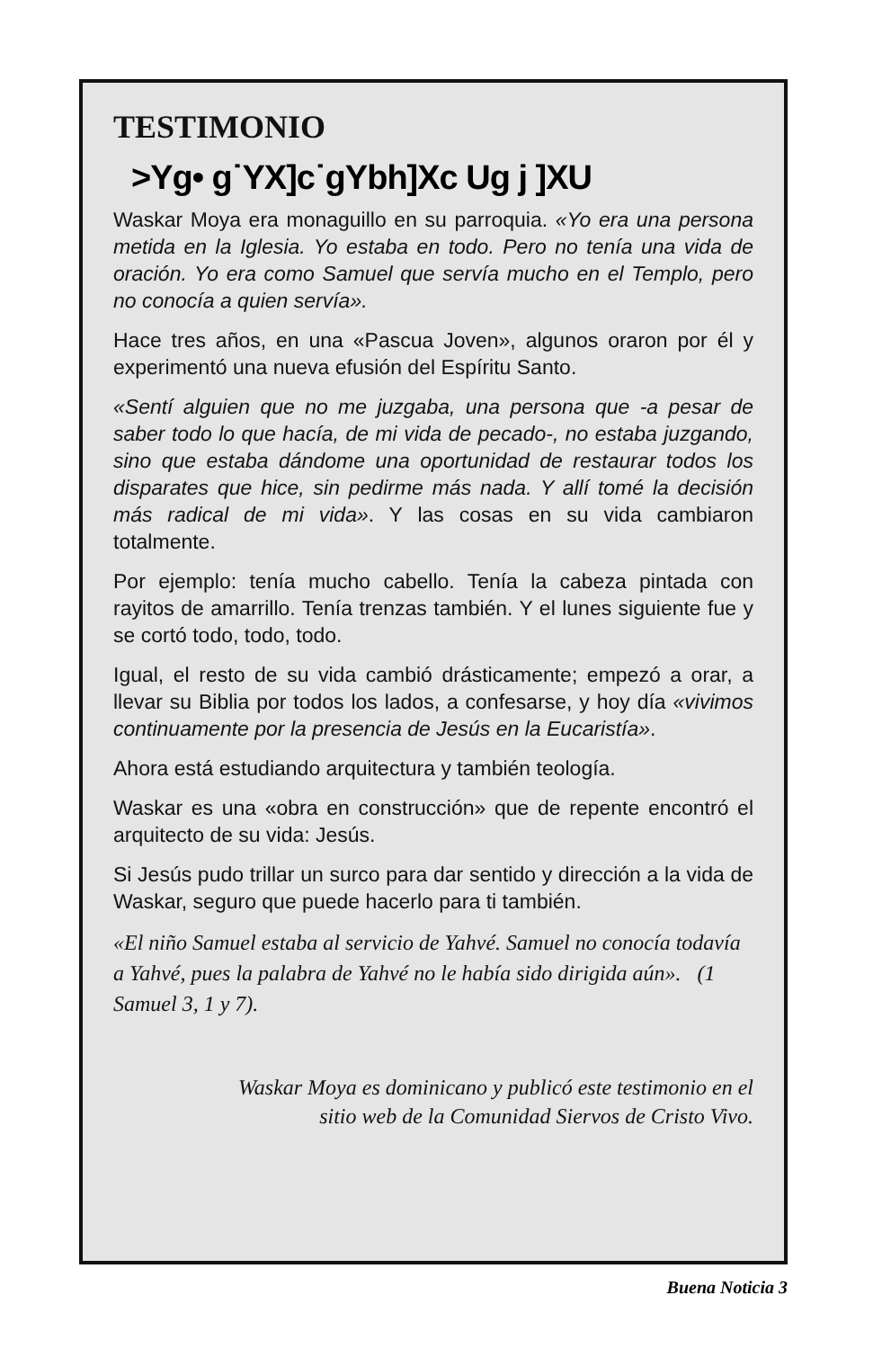TESTIMONIO
>Yg• g˙YX]c˙gYbh]Xc Ug j ]XU
Waskar Moya era monaguillo en su parroquia. «Yo era una persona metida en la Iglesia. Yo estaba en todo. Pero no tenía una vida de oración. Yo era como Samuel que servía mucho en el Templo, pero no conocía a quien servía».
Hace tres años, en una «Pascua Joven», algunos oraron por él y experimentó una nueva efusión del Espíritu Santo.
«Sentí alguien que no me juzgaba, una persona que -a pesar de saber todo lo que hacía, de mi vida de pecado-, no estaba juzgando, sino que estaba dándome una oportunidad de restaurar todos los disparates que hice, sin pedirme más nada. Y allí tomé la decisión más radical de mi vida». Y las cosas en su vida cambiaron totalmente.
Por ejemplo: tenía mucho cabello. Tenía la cabeza pintada con rayitos de amarrillo. Tenía trenzas también. Y el lunes siguiente fue y se cortó todo, todo, todo.
Igual, el resto de su vida cambió drásticamente; empezó a orar, a llevar su Biblia por todos los lados, a confesarse, y hoy día «vivimos continuamente por la presencia de Jesús en la Eucaristía».
Ahora está estudiando arquitectura y también teología.
Waskar es una «obra en construcción» que de repente encontró el arquitecto de su vida: Jesús.
Si Jesús pudo trillar un surco para dar sentido y dirección a la vida de Waskar, seguro que puede hacerlo para ti también.
«El niño Samuel estaba al servicio de Yahvé. Samuel no conocía todavía a Yahvé, pues la palabra de Yahvé no le había sido dirigida aún». (1 Samuel 3, 1 y 7).
Waskar Moya es dominicano y publicó este testimonio en el
sitio web de la Comunidad Siervos de Cristo Vivo.
Buena Noticia 3